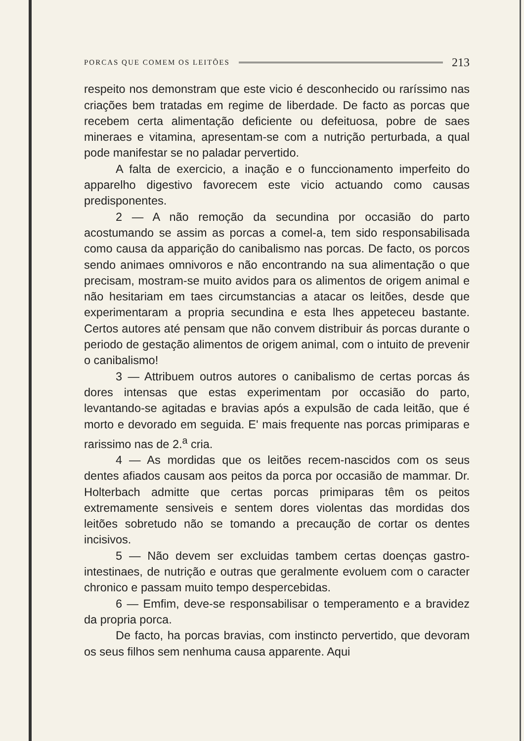PORCAS QUE COMEM OS LEITÕES 213
respeito nos demonstram que este vicio é desconhecido ou raríssimo nas criações bem tratadas em regime de liberdade. De facto as porcas que recebem certa alimentação deficiente ou defeituosa, pobre de saes mineraes e vitamina, apresentam-se com a nutrição perturbada, a qual pode manifestar se no paladar pervertido.
A falta de exercicio, a inação e o funccionamento imperfeito do apparelho digestivo favorecem este vicio actuando como causas predisponentes.
2 — A não remoção da secundina por occasião do parto acostumando se assim as porcas a comel-a, tem sido responsabilisada como causa da apparição do canibalismo nas porcas. De facto, os porcos sendo animaes omnivoros e não encontrando na sua alimentação o que precisam, mostram-se muito avidos para os alimentos de origem animal e não hesitariam em taes circumstancias a atacar os leitões, desde que experimentaram a propria secundina e esta lhes appeteceu bastante. Certos autores até pensam que não convem distribuir ás porcas durante o periodo de gestação alimentos de origem animal, com o intuito de prevenir o canibalismo!
3 — Attribuem outros autores o canibalismo de certas porcas ás dores intensas que estas experimentam por occasião do parto, levantando-se agitadas e bravias após a expulsão de cada leitão, que é morto e devorado em seguida. E' mais frequente nas porcas primiparas e rarissimo nas de 2.<sup>a</sup> cria.
4 — As mordidas que os leitões recem-nascidos com os seus dentes afiados causam aos peitos da porca por occasião de mammar. Dr. Holterbach admitte que certas porcas primiparas têm os peitos extremamente sensiveis e sentem dores violentas das mordidas dos leitões sobretudo não se tomando a precaução de cortar os dentes incisivos.
5 — Não devem ser excluidas tambem certas doenças gastro-intestinaes, de nutrição e outras que geralmente evoluem com o caracter chronico e passam muito tempo despercebidas.
6 — Emfim, deve-se responsabilisar o temperamento e a bravidez da propria porca.
De facto, ha porcas bravias, com instincto pervertido, que devoram os seus filhos sem nenhuma causa apparente. Aqui